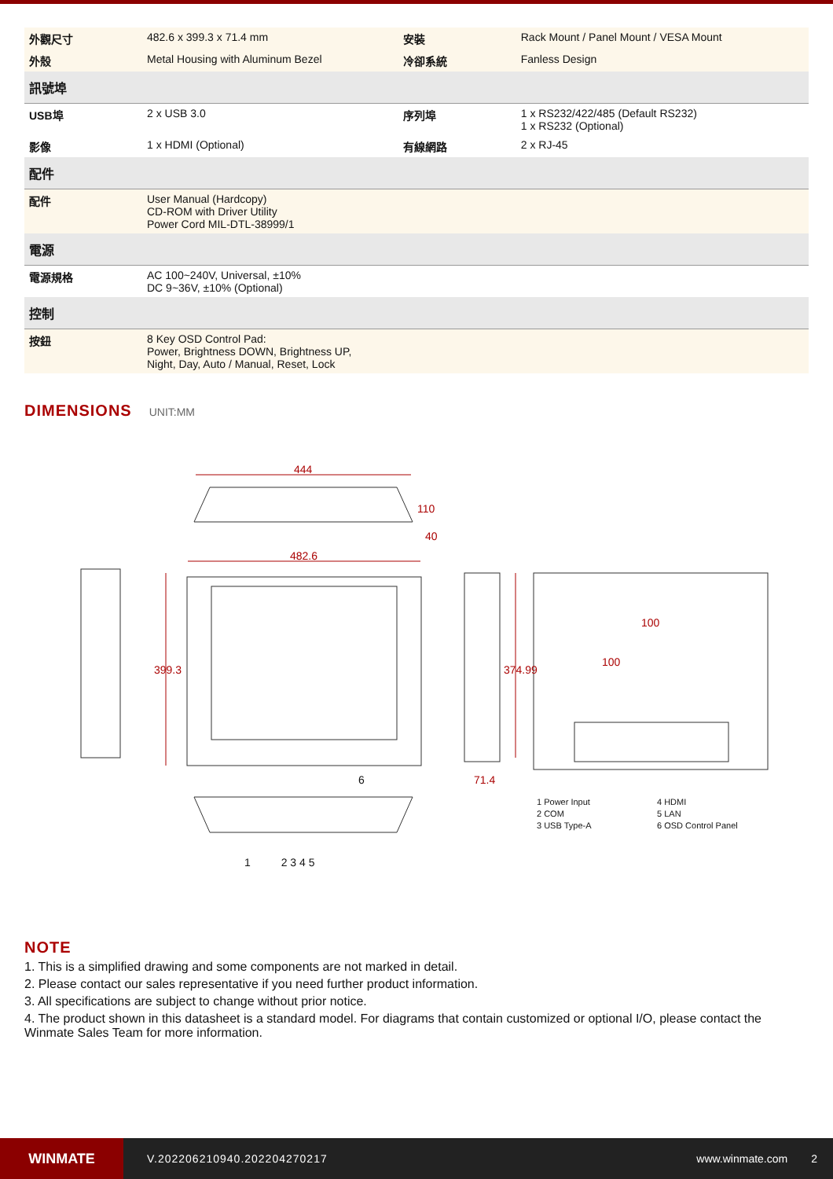| 外觀尺寸 | 482.6 x 399.3 x 71.4 mm | 安裝 | Rack Mount / Panel Mount / VESA Mount |
| 外殼 | Metal Housing with Aluminum Bezel | 冷卻系統 | Fanless Design |
| 訊號埠 | | | |
| USB埠 | 2 x USB 3.0 | 序列埠 | 1 x RS232/422/485 (Default RS232) 1 x RS232 (Optional) |
| 影像 | 1 x HDMI (Optional) | 有線網路 | 2 x RJ-45 |
| 配件 | | | |
| 配件 | User Manual (Hardcopy) CD-ROM with Driver Utility Power Cord MIL-DTL-38999/1 | | |
| 電源 | | | |
| 電源規格 | AC 100~240V, Universal, ±10% DC 9~36V, ±10% (Optional) | | |
| 控制 | | | |
| 按鈕 | 8 Key OSD Control Pad: Power, Brightness DOWN, Brightness UP, Night, Day, Auto / Manual, Reset, Lock | | |
DIMENSIONS
UNIT:MM
444
482.6
110
40
399.3 374.99
71.4
100
100
6
1 2 3 4 5
1 Power Input 4 HDMI 2 COM 5 LAN 3 USB Type-A 6 OSD Control Panel
NOTE
1. This is a simplified drawing and some components are not marked in detail.
2. Please contact our sales representative if you need further product information.
3. All specifications are subject to change without prior notice.
4. The product shown in this datasheet is a standard model. For diagrams that contain customized or optional I/O, please contact the Winmate Sales Team for more information.
WINMATE
V.202206210940.202204270217 www.winmate.com 2